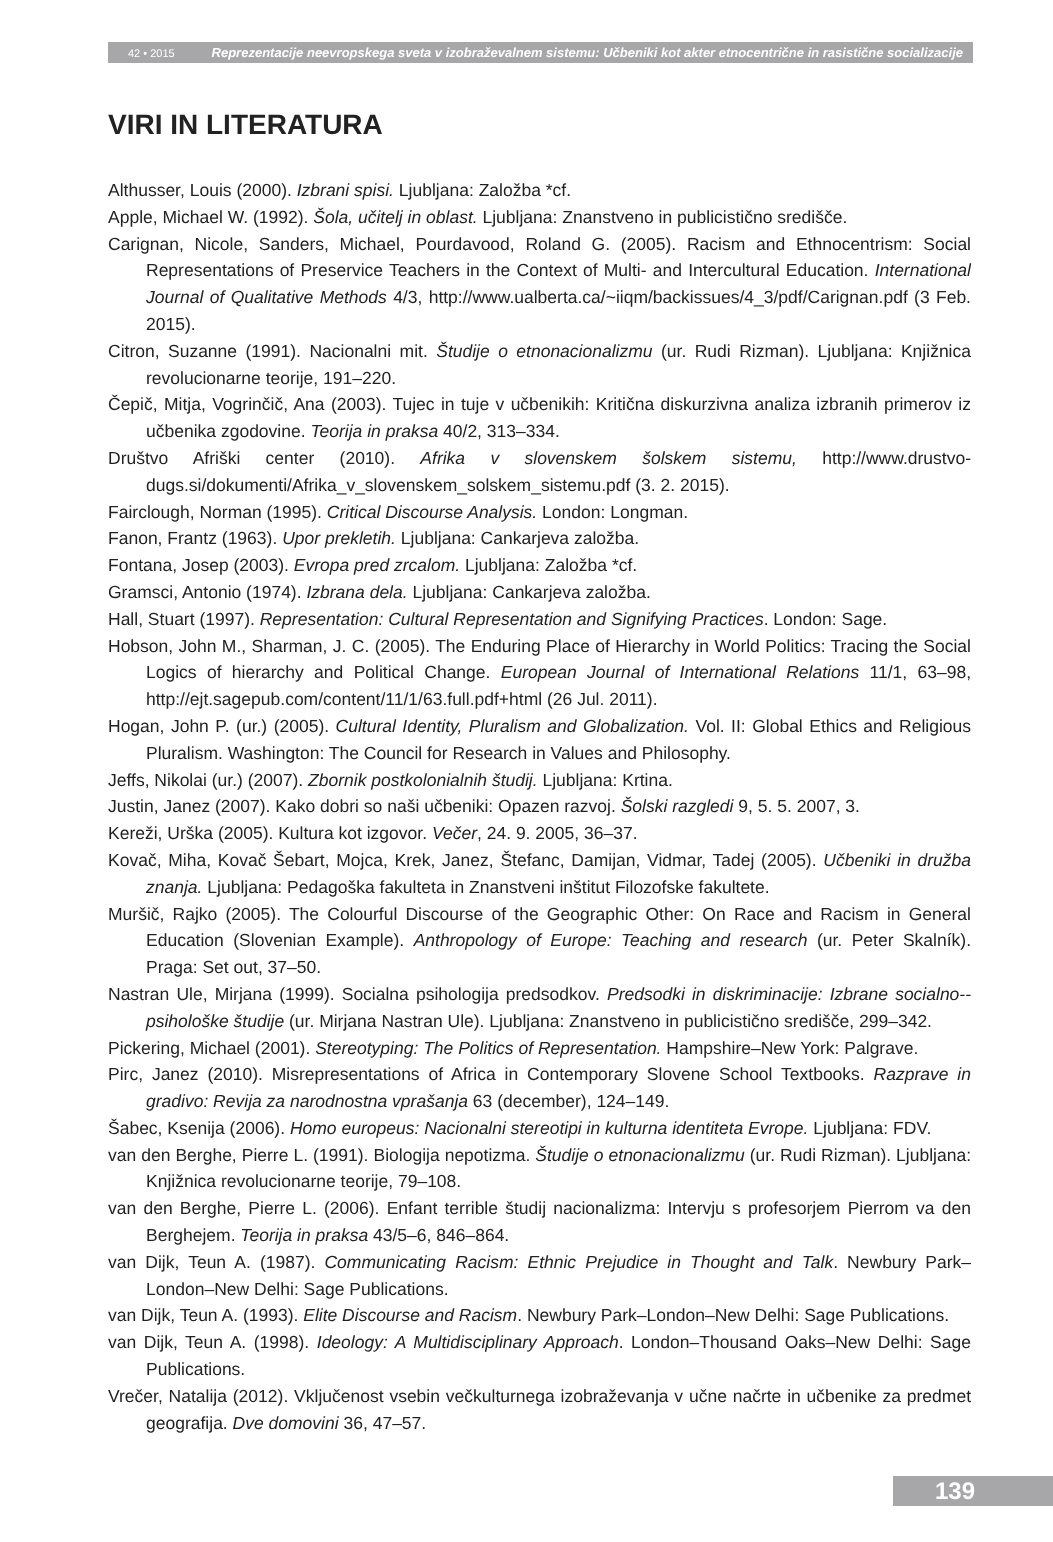42 • 2015 Reprezentacije neevropskega sveta v izobraževalnem sistemu: Učbeniki kot akter etnocentrične in rasistične socializacije
VIRI IN LITERATURA
Althusser, Louis (2000). Izbrani spisi. Ljubljana: Založba *cf.
Apple, Michael W. (1992). Šola, učitelj in oblast. Ljubljana: Znanstveno in publicistično središče.
Carignan, Nicole, Sanders, Michael, Pourdavood, Roland G. (2005). Racism and Ethnocentrism: Social Representations of Preservice Teachers in the Context of Multi- and Intercultural Education. International Journal of Qualitative Methods 4/3, http://www.ualberta.ca/~iiqm/backissues/4_3/pdf/Carignan.pdf (3 Feb. 2015).
Citron, Suzanne (1991). Nacionalni mit. Študije o etnonacionalizmu (ur. Rudi Rizman). Ljubljana: Knjižnica revolucionarne teorije, 191–220.
Čepič, Mitja, Vogrinčič, Ana (2003). Tujec in tuje v učbenikih: Kritična diskurzivna analiza izbranih primerov iz učbenika zgodovine. Teorija in praksa 40/2, 313–334.
Društvo Afriški center (2010). Afrika v slovenskem šolskem sistemu, http://www.drustvo-dugs.si/dokumenti/Afrika_v_slovenskem_solskem_sistemu.pdf (3. 2. 2015).
Fairclough, Norman (1995). Critical Discourse Analysis. London: Longman.
Fanon, Frantz (1963). Upor prekletih. Ljubljana: Cankarjeva založba.
Fontana, Josep (2003). Evropa pred zrcalom. Ljubljana: Založba *cf.
Gramsci, Antonio (1974). Izbrana dela. Ljubljana: Cankarjeva založba.
Hall, Stuart (1997). Representation: Cultural Representation and Signifying Practices. London: Sage.
Hobson, John M., Sharman, J. C. (2005). The Enduring Place of Hierarchy in World Politics: Tracing the Social Logics of hierarchy and Political Change. European Journal of International Relations 11/1, 63–98, http://ejt.sagepub.com/content/11/1/63.full.pdf+html (26 Jul. 2011).
Hogan, John P. (ur.) (2005). Cultural Identity, Pluralism and Globalization. Vol. II: Global Ethics and Religious Pluralism. Washington: The Council for Research in Values and Philosophy.
Jeffs, Nikolai (ur.) (2007). Zbornik postkolonialnih študij. Ljubljana: Krtina.
Justin, Janez (2007). Kako dobri so naši učbeniki: Opazen razvoj. Šolski razgledi 9, 5. 5. 2007, 3.
Kereži, Urška (2005). Kultura kot izgovor. Večer, 24. 9. 2005, 36–37.
Kovač, Miha, Kovač Šebart, Mojca, Krek, Janez, Štefanc, Damijan, Vidmar, Tadej (2005). Učbeniki in družba znanja. Ljubljana: Pedagoška fakulteta in Znanstveni inštitut Filozofske fakultete.
Muršič, Rajko (2005). The Colourful Discourse of the Geographic Other: On Race and Racism in General Education (Slovenian Example). Anthropology of Europe: Teaching and research (ur. Peter Skalník). Praga: Set out, 37–50.
Nastran Ule, Mirjana (1999). Socialna psihologija predsodkov. Predsodki in diskriminacije: Izbrane socialno--psihološke študije (ur. Mirjana Nastran Ule). Ljubljana: Znanstveno in publicistično središče, 299–342.
Pickering, Michael (2001). Stereotyping: The Politics of Representation. Hampshire–New York: Palgrave.
Pirc, Janez (2010). Misrepresentations of Africa in Contemporary Slovene School Textbooks. Razprave in gradivo: Revija za narodnostna vprašanja 63 (december), 124–149.
Šabec, Ksenija (2006). Homo europeus: Nacionalni stereotipi in kulturna identiteta Evrope. Ljubljana: FDV.
van den Berghe, Pierre L. (1991). Biologija nepotizma. Študije o etnonacionalizmu (ur. Rudi Rizman). Ljubljana: Knjižnica revolucionarne teorije, 79–108.
van den Berghe, Pierre L. (2006). Enfant terrible študij nacionalizma: Intervju s profesorjem Pierrom va den Berghejem. Teorija in praksa 43/5–6, 846–864.
van Dijk, Teun A. (1987). Communicating Racism: Ethnic Prejudice in Thought and Talk. Newbury Park–London–New Delhi: Sage Publications.
van Dijk, Teun A. (1993). Elite Discourse and Racism. Newbury Park–London–New Delhi: Sage Publications.
van Dijk, Teun A. (1998). Ideology: A Multidisciplinary Approach. London–Thousand Oaks–New Delhi: Sage Publications.
Vrečer, Natalija (2012). Vključenost vsebin večkulturnega izobraževanja v učne načrte in učbenike za predmet geografija. Dve domovini 36, 47–57.
139